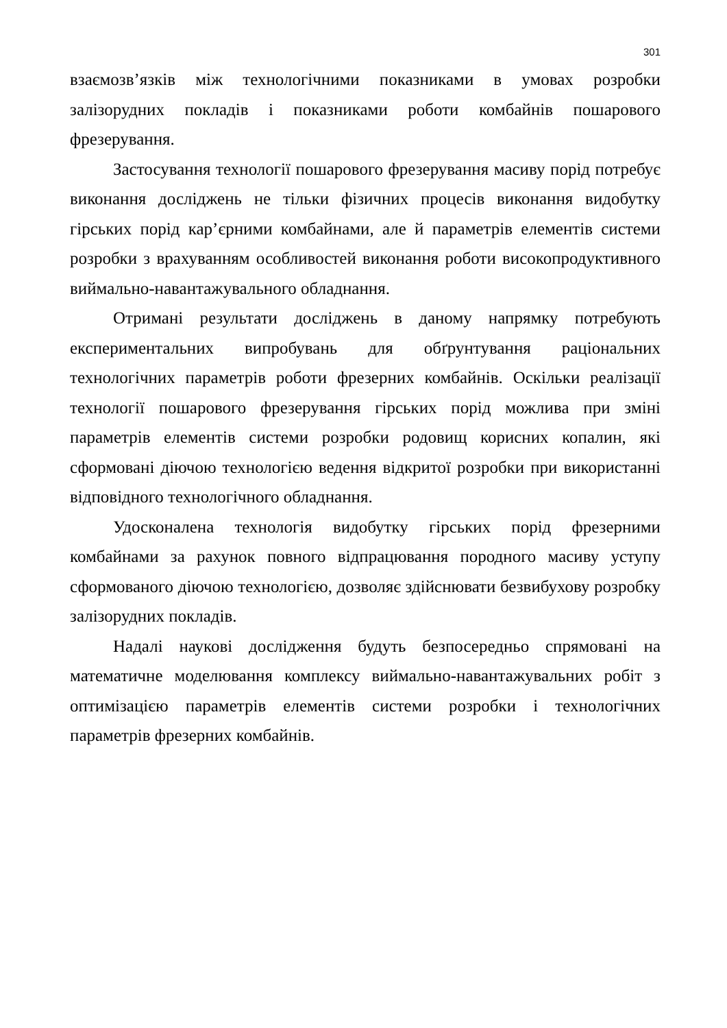301
взаємозв’язків між технологічними показниками в умовах розробки залізорудних покладів і показниками роботи комбайнів пошарового фрезерування.
Застосування технології пошарового фрезерування масиву порід потребує виконання досліджень не тільки фізичних процесів виконання видобутку гірських порід кар’єрними комбайнами, але й параметрів елементів системи розробки з врахуванням особливостей виконання роботи високопродуктивного виймально-навантажувального обладнання.
Отримані результати досліджень в даному напрямку потребують експериментальних випробувань для обґрунтування раціональних технологічних параметрів роботи фрезерних комбайнів. Оскільки реалізації технології пошарового фрезерування гірських порід можлива при зміні параметрів елементів системи розробки родовищ корисних копалин, які сформовані діючою технологією ведення відкритої розробки при використанні відповідного технологічного обладнання.
Удосконалена технологія видобутку гірських порід фрезерними комбайнами за рахунок повного відпрацювання породного масиву уступу сформованого діючою технологією, дозволяє здійснювати безвибухову розробку залізорудних покладів.
Надалі наукові дослідження будуть безпосередньо спрямовані на математичне моделювання комплексу виймально-навантажувальних робіт з оптимізацією параметрів елементів системи розробки і технологічних параметрів фрезерних комбайнів.